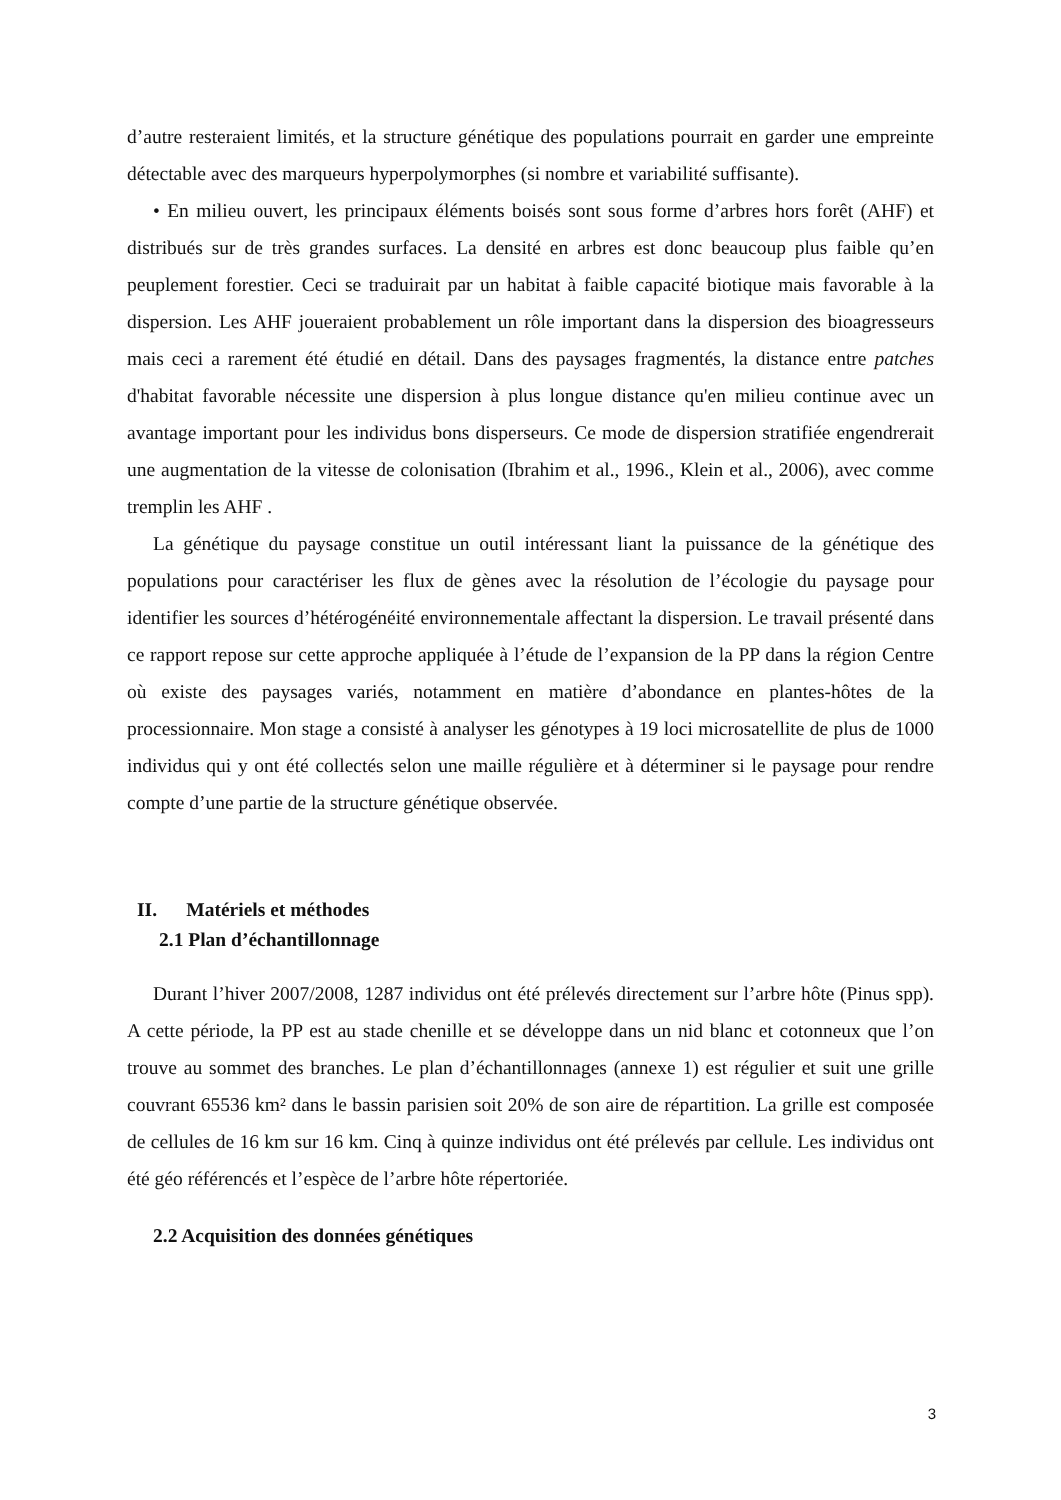d’autre resteraient limités, et la structure génétique des populations pourrait en garder une empreinte détectable avec des marqueurs hyperpolymorphes (si nombre et variabilité suffisante).
• En milieu ouvert, les principaux éléments boisés sont sous forme d’arbres hors forêt (AHF) et distribués sur de très grandes surfaces. La densité en arbres est donc beaucoup plus faible qu’en peuplement forestier. Ceci se traduirait par un habitat à faible capacité biotique mais favorable à la dispersion. Les AHF joueraient probablement un rôle important dans la dispersion des bioagresseurs mais ceci a rarement été étudié en détail. Dans des paysages fragmentés, la distance entre patches d'habitat favorable nécessite une dispersion à plus longue distance qu'en milieu continue avec un avantage important pour les individus bons disperseurs. Ce mode de dispersion stratifiée engendrerait une augmentation de la vitesse de colonisation (Ibrahim et al., 1996., Klein et al., 2006), avec comme tremplin les AHF .
La génétique du paysage constitue un outil intéressant liant la puissance de la génétique des populations pour caractériser les flux de gènes avec la résolution de l’écologie du paysage pour identifier les sources d’hétérogénéité environnementale affectant la dispersion. Le travail présenté dans ce rapport repose sur cette approche appliquée à l’étude de l’expansion de la PP dans la région Centre où existe des paysages variés, notamment en matière d’abondance en plantes-hôtes de la processionnaire. Mon stage a consisté à analyser les génotypes à 19 loci microsatellite de plus de 1000 individus qui y ont été collectés selon une maille régulière et à déterminer si le paysage pour rendre compte d’une partie de la structure génétique observée.
II. Matériels et méthodes
2.1 Plan d’échantillonnage
Durant l’hiver 2007/2008, 1287 individus ont été prélevés directement sur l’arbre hôte (Pinus spp). A cette période, la PP est au stade chenille et se développe dans un nid blanc et cotonneux que l’on trouve au sommet des branches. Le plan d’échantillonnages (annexe 1) est régulier et suit une grille couvrant 65536 km² dans le bassin parisien soit 20% de son aire de répartition. La grille est composée de cellules de 16 km sur 16 km. Cinq à quinze individus ont été prélevés par cellule. Les individus ont été géo référencés et l’espèce de l’arbre hôte répertoriée.
2.2 Acquisition des données génétiques
3